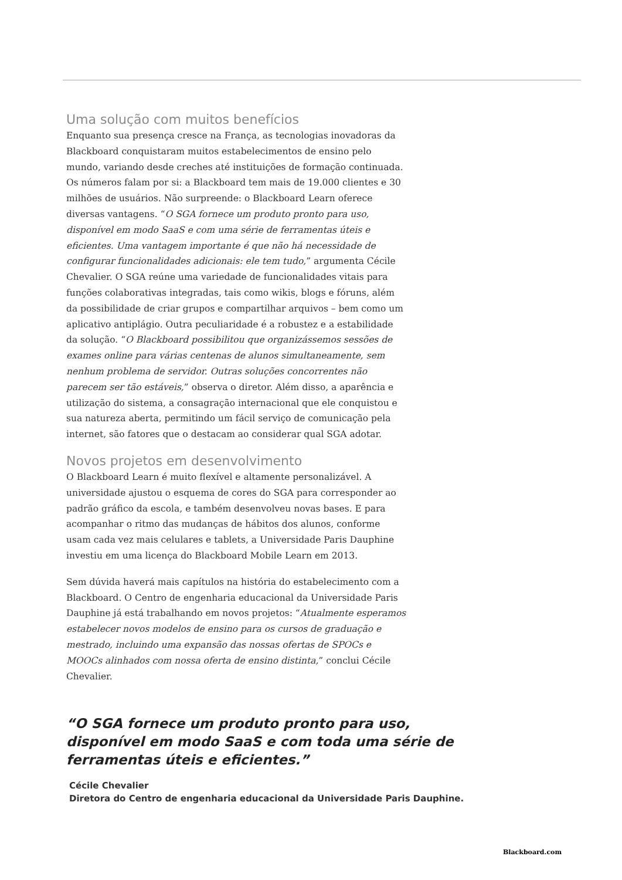Uma solução com muitos benefícios
Enquanto sua presença cresce na França, as tecnologias inovadoras da Blackboard conquistaram muitos estabelecimentos de ensino pelo mundo, variando desde creches até instituições de formação continuada. Os números falam por si: a Blackboard tem mais de 19.000 clientes e 30 milhões de usuários. Não surpreende: o Blackboard Learn oferece diversas vantagens. “O SGA fornece um produto pronto para uso, disponível em modo SaaS e com uma série de ferramentas úteis e eficientes. Uma vantagem importante é que não há necessidade de configurar funcionalidades adicionais: ele tem tudo,” argumenta Cécile Chevalier. O SGA reúne uma variedade de funcionalidades vitais para funções colaborativas integradas, tais como wikis, blogs e fóruns, além da possibilidade de criar grupos e compartilhar arquivos – bem como um aplicativo antiplágio. Outra peculiaridade é a robustez e a estabilidade da solução. “O Blackboard possibilitou que organizássemos sessões de exames online para várias centenas de alunos simultaneamente, sem nenhum problema de servidor. Outras soluções concorrentes não parecem ser tão estáveis,” observa o diretor. Além disso, a aparência e utilização do sistema, a consagração internacional que ele conquistou e sua natureza aberta, permitindo um fácil serviço de comunicação pela internet, são fatores que o destacam ao considerar qual SGA adotar.
Novos projetos em desenvolvimento
O Blackboard Learn é muito flexível e altamente personalizável. A universidade ajustou o esquema de cores do SGA para corresponder ao padrão gráfico da escola, e também desenvolveu novas bases. E para acompanhar o ritmo das mudanças de hábitos dos alunos, conforme usam cada vez mais celulares e tablets, a Universidade Paris Dauphine investiu em uma licença do Blackboard Mobile Learn em 2013.
Sem dúvida haverá mais capítulos na história do estabelecimento com a Blackboard. O Centro de engenharia educacional da Universidade Paris Dauphine já está trabalhando em novos projetos: “Atualmente esperamos estabelecer novos modelos de ensino para os cursos de graduação e mestrado, incluindo uma expansão das nossas ofertas de SPOCs e MOOCs alinhados com nossa oferta de ensino distinta,” conclui Cécile Chevalier.
“O SGA fornece um produto pronto para uso, disponível em modo SaaS e com toda uma série de ferramentas úteis e eficientes.”
Cécile Chevalier
Diretora do Centro de engenharia educacional da Universidade Paris Dauphine.
Blackboard.com